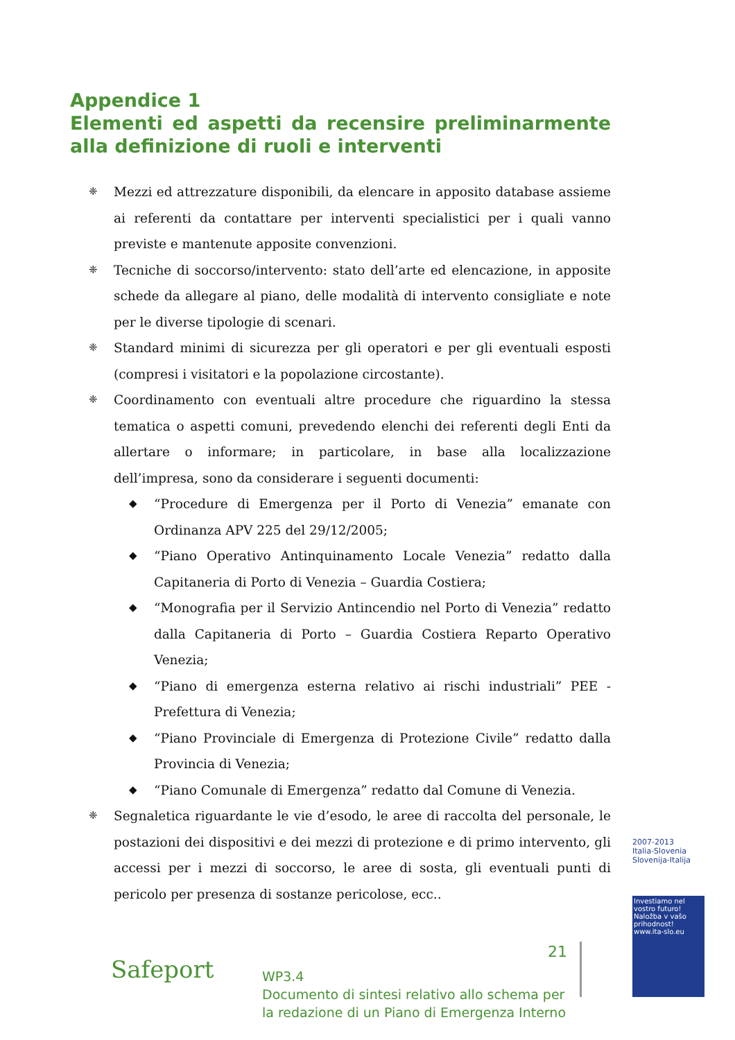Appendice 1
Elementi ed aspetti da recensire preliminarmente alla definizione di ruoli e interventi
❈
Mezzi ed attrezzature disponibili, da elencare in apposito database assieme ai referenti da contattare per interventi specialistici per i quali vanno previste e mantenute apposite convenzioni.
❈
Tecniche di soccorso/intervento: stato dell’arte ed elencazione, in apposite schede da allegare al piano, delle modalità di intervento consigliate e note per le diverse tipologie di scenari.
❈
Standard minimi di sicurezza per gli operatori e per gli eventuali esposti (compresi i visitatori e la popolazione circostante).
❈
Coordinamento con eventuali altre procedure che riguardino la stessa tematica o aspetti comuni, prevedendo elenchi dei referenti degli Enti da allertare o informare; in particolare, in base alla localizzazione dell’impresa, sono da considerare i seguenti documenti:
◆
“Procedure di Emergenza per il Porto di Venezia” emanate con Ordinanza APV 225 del 29/12/2005;
◆
“Piano Operativo Antinquinamento Locale Venezia” redatto dalla Capitaneria di Porto di Venezia – Guardia Costiera;
◆
“Monografia per il Servizio Antincendio nel Porto di Venezia” redatto dalla Capitaneria di Porto – Guardia Costiera Reparto Operativo Venezia;
◆
“Piano di emergenza esterna relativo ai rischi industriali” PEE - Prefettura di Venezia;
◆
“Piano Provinciale di Emergenza di Protezione Civile” redatto dalla Provincia di Venezia;
◆
“Piano Comunale di Emergenza” redatto dal Comune di Venezia.
❈
Segnaletica riguardante le vie d’esodo, le aree di raccolta del personale, le postazioni dei dispositivi e dei mezzi di protezione e di primo intervento, gli accessi per i mezzi di soccorso, le aree di sosta, gli eventuali punti di pericolo per presenza di sostanze pericolose, ecc..
2007-2013
Italia-Slovenia
Slovenija-Italija
Investiamo nel vostro futuro!
Naložba v vašo prihodnost!
www.ita-slo.eu
Safeport
21
WP3.4
Documento di sintesi relativo allo schema per
la redazione di un Piano di Emergenza Interno